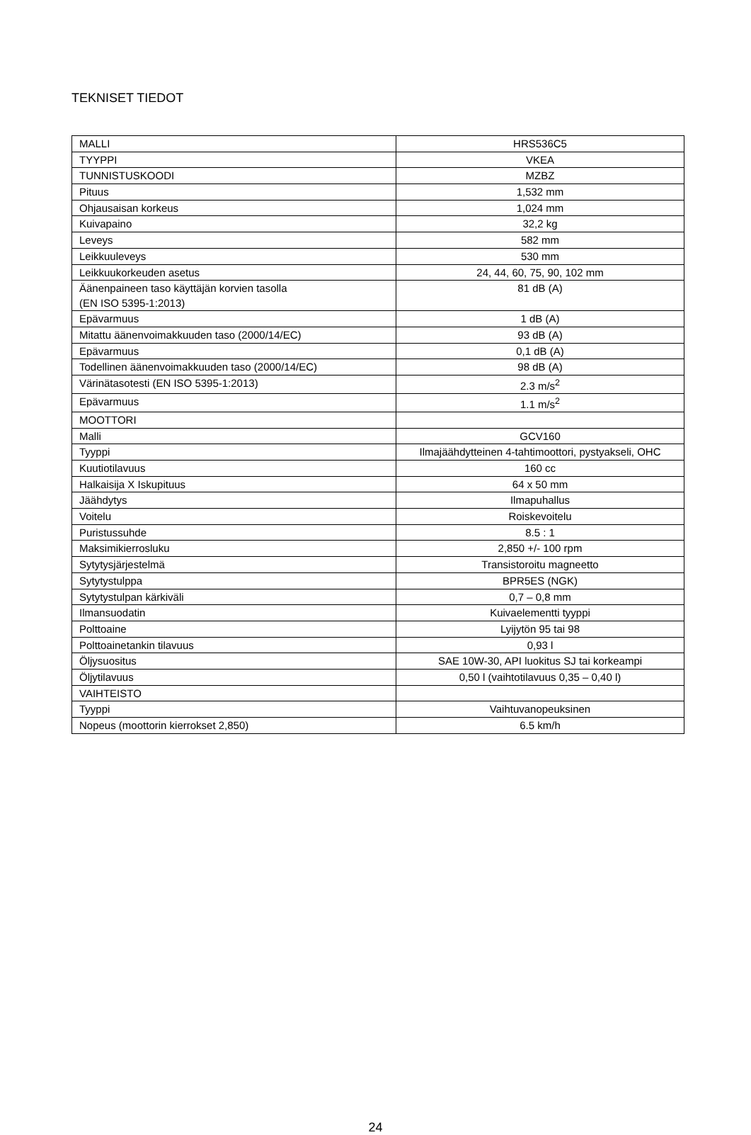TEKNISET TIEDOT
| MALLI | HRS536C5 |
| TYYPPI | VKEA |
| TUNNISTUSKOODI | MZBZ |
| Pituus | 1,532 mm |
| Ohjausaisan korkeus | 1,024 mm |
| Kuivapaino | 32,2 kg |
| Leveys | 582 mm |
| Leikkuuleveys | 530 mm |
| Leikkuukorkeuden asetus | 24, 44, 60, 75, 90, 102 mm |
| Äänenpaineen taso käyttäjän korvien tasolla (EN ISO 5395-1:2013) | 81 dB (A) |
| Epävarmuus | 1 dB (A) |
| Mitattu äänenvoimakkuuden taso (2000/14/EC) | 93 dB (A) |
| Epävarmuus | 0,1 dB (A) |
| Todellinen äänenvoimakkuuden taso (2000/14/EC) | 98 dB (A) |
| Värinätasotesti (EN ISO 5395-1:2013) | 2.3 m/s<sup>2</sup> |
| Epävarmuus | 1.1 m/s<sup>2</sup> |
| MOOTTORI | |
| Malli | GCV160 |
| Tyyppi | Ilmajäähdytteinen 4-tahtimoottori, pystyakseli, OHC |
| Kuutiotilavuus | 160 cc |
| Halkaisija X Iskupituus | 64 x 50 mm |
| Jäähdytys | Ilmapuhallus |
| Voitelu | Roiskevoitelu |
| Puristussuhde | 8.5 : 1 |
| Maksimikierrosluku | 2,850 +/- 100 rpm |
| Sytytysjärjestelmä | Transistoroitu magneetto |
| Sytytystulppa | BPR5ES (NGK) |
| Sytytystulpan kärkiväli | 0,7 – 0,8 mm |
| Ilmansuodatin | Kuivaelementti tyyppi |
| Polttoaine | Lyijytön 95 tai 98 |
| Polttoainetankin tilavuus | 0,93 l |
| Öljysuositus | SAE 10W-30, API luokitus SJ tai korkeampi |
| Öljytilavuus | 0,50 l (vaihtotilavuus 0,35 – 0,40 l) |
| VAIHTEISTO | |
| Tyyppi | Vaihtuvanopeuksinen |
| Nopeus (moottorin kierrokset 2,850) | 6.5 km/h |
24